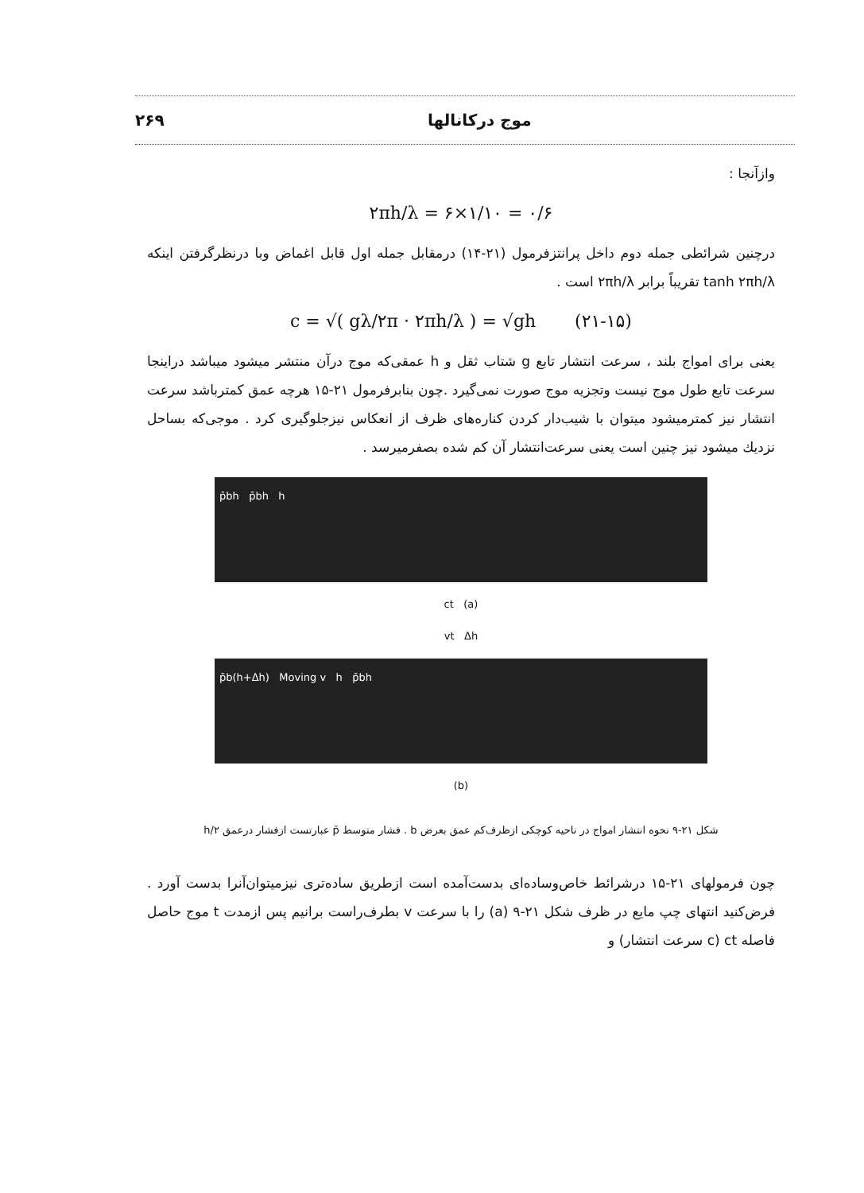۲۶۹ موج درکانالها
وازآنجا :
۲πh/λ = ۶×۱/۱۰ = ۰/۶
درچنین شرائطی جمله دوم داخل پرانتزفرمول (۲۱-۱۴) درمقابل جمله اول قابل اغماض وبا درنظرگرفتن اینکه tanh ۲πh/λ تقریباً برابر ۲πh/λ است .
c = √( gλ/۲π · ۲πh/λ ) = √gh (۲۱-۱۵)
یعنی برای امواج بلند ، سرعت انتشار تابع g شتاب ثقل و h عمقی‌که موج درآن منتشر میشود میباشد دراینجا سرعت تابع طول موج نیست وتجزیه موج صورت نمی‌گیرد .چون بنابرفرمول ۲۱-۱۵ هرچه عمق کمترباشد سرعت انتشار نیز کمترمیشود میتوان با شیب‌دار کردن کناره‌های ظرف از انعکاس نیزجلوگیری کرد . موجی‌که بساحل نزدیك میشود نیز چنین است یعنی سرعت‌انتشار آن کم شده بصفرمیرسد .
p̄bh p̄bh h
ct (a)
vt Δh
p̄b(h+Δh) Moving v h p̄bh
(b)
شکل ۲۱-۹ نحوه انتشار امواج در ناحیه کوچکی ازظرف‌کم عمق بعرض b . فشار متوسط p̄ عبارتست ازفشار درعمق h/۲
چون فرمولهای ۲۱-۱۵ درشرائط خاص‌وساده‌ای بدست‌آمده است ازطریق ساده‌تری نیزمیتوان‌آنرا بدست آورد . فرض‌کنید انتهای چپ مایع در ظرف شکل ۲۱-۹ (a) را با سرعت v بطرف‌راست برانیم پس ازمدت t موج حاصل فاصله ct (c سرعت انتشار) و